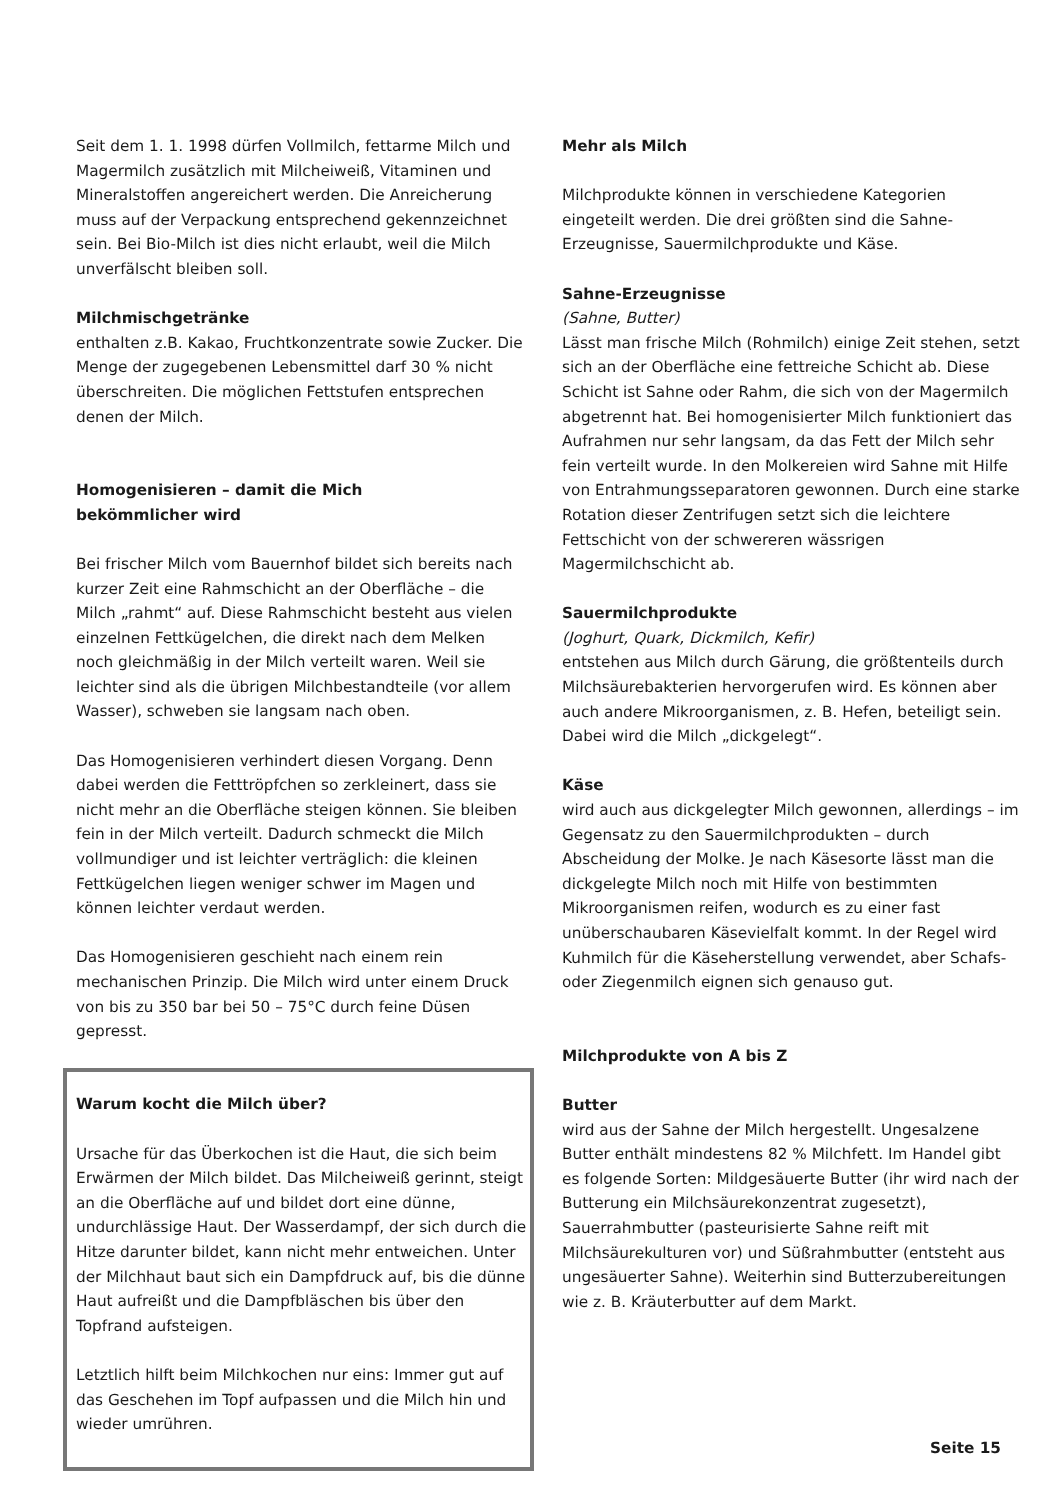Seit dem 1. 1. 1998 dürfen Vollmilch, fettarme Milch und Magermilch zusätzlich mit Milcheiweiß, Vitaminen und Mineralstoffen angereichert werden. Die Anreicherung muss auf der Verpackung entsprechend gekennzeichnet sein. Bei Bio-Milch ist dies nicht erlaubt, weil die Milch unverfälscht bleiben soll.
Milchmischgetränke
enthalten z.B. Kakao, Fruchtkonzentrate sowie Zucker. Die Menge der zugegebenen Lebensmittel darf 30 % nicht überschreiten. Die möglichen Fettstufen entsprechen denen der Milch.
Homogenisieren – damit die Mich
bekömmlicher wird
Bei frischer Milch vom Bauernhof bildet sich bereits nach kurzer Zeit eine Rahmschicht an der Oberfläche – die Milch „rahmt“ auf. Diese Rahmschicht besteht aus vielen einzelnen Fettkügelchen, die direkt nach dem Melken noch gleichmäßig in der Milch verteilt waren. Weil sie leichter sind als die übrigen Milchbestandteile (vor allem Wasser), schweben sie langsam nach oben.
Das Homogenisieren verhindert diesen Vorgang. Denn dabei werden die Fetttröpfchen so zerkleinert, dass sie nicht mehr an die Oberfläche steigen können. Sie bleiben fein in der Milch verteilt. Dadurch schmeckt die Milch vollmundiger und ist leichter verträglich: die kleinen Fettkügelchen liegen weniger schwer im Magen und können leichter verdaut werden.
Das Homogenisieren geschieht nach einem rein mechanischen Prinzip. Die Milch wird unter einem Druck von bis zu 350 bar bei 50 – 75°C durch feine Düsen gepresst.
Warum kocht die Milch über?
Ursache für das Überkochen ist die Haut, die sich beim Erwärmen der Milch bildet. Das Milcheiweiß gerinnt, steigt an die Oberfläche auf und bildet dort eine dünne, undurchlässige Haut. Der Wasserdampf, der sich durch die Hitze darunter bildet, kann nicht mehr entweichen. Unter der Milchhaut baut sich ein Dampfdruck auf, bis die dünne Haut aufreißt und die Dampfbläschen bis über den Topfrand aufsteigen.
Letztlich hilft beim Milchkochen nur eins: Immer gut auf das Geschehen im Topf aufpassen und die Milch hin und wieder umrühren.
Mehr als Milch
Milchprodukte können in verschiedene Kategorien eingeteilt werden. Die drei größten sind die Sahne-Erzeugnisse, Sauermilchprodukte und Käse.
Sahne-Erzeugnisse
(Sahne, Butter)
Lässt man frische Milch (Rohmilch) einige Zeit stehen, setzt sich an der Oberfläche eine fettreiche Schicht ab. Diese Schicht ist Sahne oder Rahm, die sich von der Magermilch abgetrennt hat. Bei homogenisierter Milch funktioniert das Aufrahmen nur sehr langsam, da das Fett der Milch sehr fein verteilt wurde. In den Molkereien wird Sahne mit Hilfe von Entrahmungsseparatoren gewonnen. Durch eine starke Rotation dieser Zentrifugen setzt sich die leichtere Fettschicht von der schwereren wässrigen Magermilchschicht ab.
Sauermilchprodukte
(Joghurt, Quark, Dickmilch, Kefir)
entstehen aus Milch durch Gärung, die größtenteils durch Milchsäurebakterien hervorgerufen wird. Es können aber auch andere Mikroorganismen, z. B. Hefen, beteiligt sein. Dabei wird die Milch „dickgelegt“.
Käse
wird auch aus dickgelegter Milch gewonnen, allerdings – im Gegensatz zu den Sauermilchprodukten – durch Abscheidung der Molke. Je nach Käsesorte lässt man die dickgelegte Milch noch mit Hilfe von bestimmten Mikroorganismen reifen, wodurch es zu einer fast unüberschaubaren Käsevielfalt kommt. In der Regel wird Kuhmilch für die Käseherstellung verwendet, aber Schafs- oder Ziegenmilch eignen sich genauso gut.
Milchprodukte von A bis Z
Butter
wird aus der Sahne der Milch hergestellt. Ungesalzene Butter enthält mindestens 82 % Milchfett. Im Handel gibt es folgende Sorten: Mildgesäuerte Butter (ihr wird nach der Butterung ein Milchsäurekonzentrat zugesetzt), Sauerrahmbutter (pasteurisierte Sahne reift mit Milchsäurekulturen vor) und Süßrahmbutter (entsteht aus ungesäuerter Sahne). Weiterhin sind Butterzubereitungen wie z. B. Kräuterbutter auf dem Markt.
Seite 15